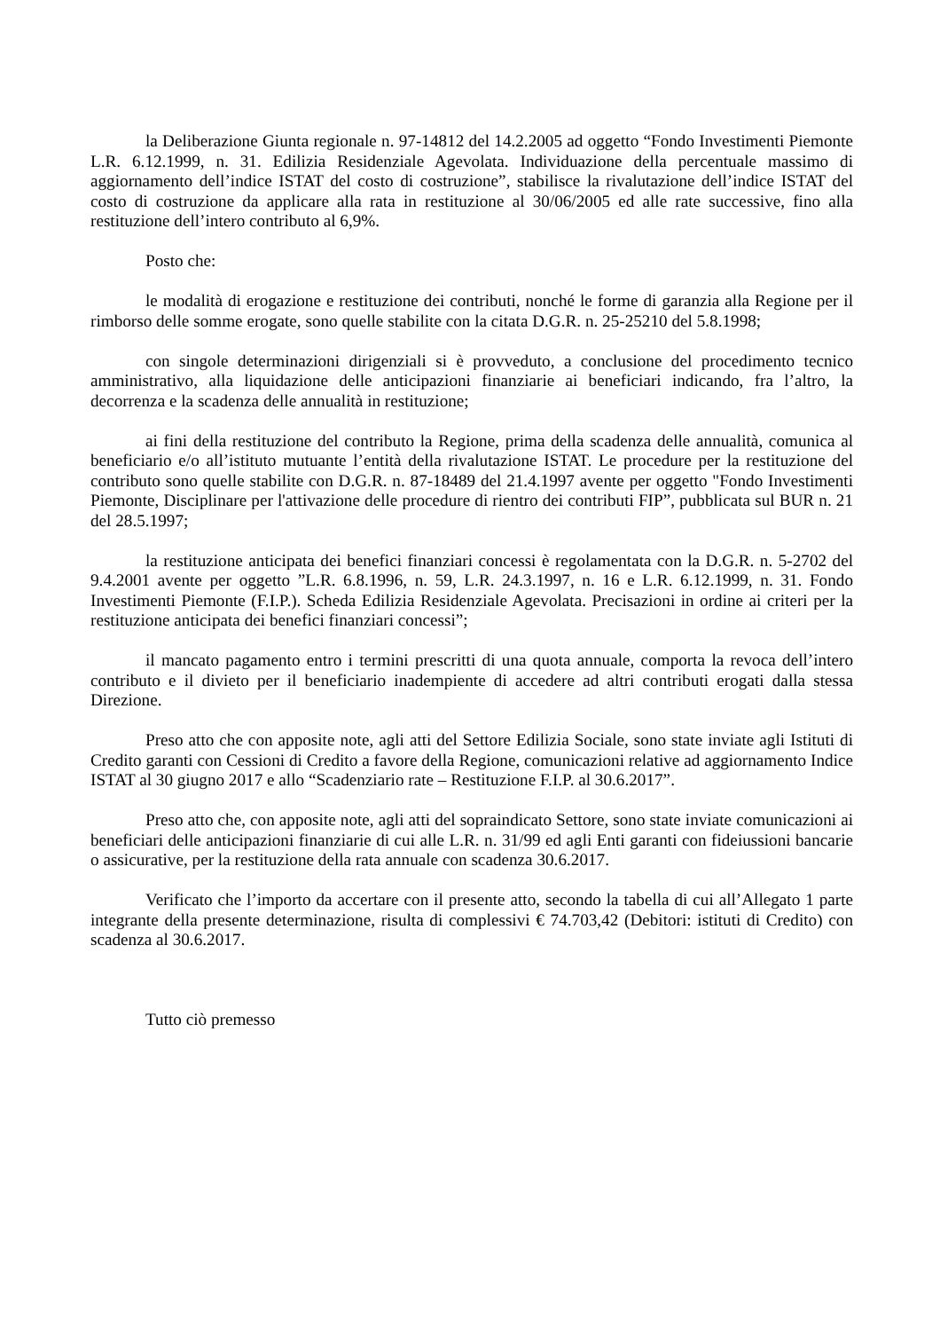la Deliberazione Giunta regionale n. 97-14812 del 14.2.2005 ad oggetto “Fondo Investimenti Piemonte L.R. 6.12.1999, n. 31. Edilizia Residenziale Agevolata. Individuazione della percentuale massimo di aggiornamento dell’indice ISTAT del costo di costruzione”, stabilisce la rivalutazione dell’indice ISTAT del costo di costruzione da applicare alla rata in restituzione al 30/06/2005 ed alle rate successive, fino alla restituzione dell’intero contributo al 6,9%.
Posto che:
le modalità di erogazione e restituzione dei contributi, nonché le forme di garanzia alla Regione per il rimborso delle somme erogate, sono quelle stabilite con la citata D.G.R. n. 25-25210 del 5.8.1998;
con singole determinazioni dirigenziali si è provveduto, a conclusione del procedimento tecnico amministrativo, alla liquidazione delle anticipazioni finanziarie ai beneficiari indicando, fra l’altro, la decorrenza e la scadenza delle annualità in restituzione;
ai fini della restituzione del contributo la Regione, prima della scadenza delle annualità, comunica al beneficiario e/o all’istituto mutuante l’entità della rivalutazione ISTAT. Le procedure per la restituzione del contributo sono quelle stabilite con D.G.R. n. 87-18489 del 21.4.1997 avente per oggetto "Fondo Investimenti Piemonte, Disciplinare per l'attivazione delle procedure di rientro dei contributi FIP”, pubblicata sul BUR n. 21 del 28.5.1997;
la restituzione anticipata dei benefici finanziari concessi è regolamentata con la D.G.R. n. 5-2702 del 9.4.2001 avente per oggetto ”L.R. 6.8.1996, n. 59, L.R. 24.3.1997, n. 16 e L.R. 6.12.1999, n. 31. Fondo Investimenti Piemonte (F.I.P.). Scheda Edilizia Residenziale Agevolata. Precisazioni in ordine ai criteri per la restituzione anticipata dei benefici finanziari concessi”;
il mancato pagamento entro i termini prescritti di una quota annuale, comporta la revoca dell’intero contributo e il divieto per il beneficiario inadempiente di accedere ad altri contributi erogati dalla stessa Direzione.
Preso atto che con apposite note, agli atti del Settore Edilizia Sociale, sono state inviate agli Istituti di Credito garanti con Cessioni di Credito a favore della Regione, comunicazioni relative ad aggiornamento Indice ISTAT al 30 giugno 2017 e allo “Scadenziario rate – Restituzione F.I.P. al 30.6.2017”.
Preso atto che, con apposite note, agli atti del sopraindicato Settore, sono state inviate comunicazioni ai beneficiari delle anticipazioni finanziarie di cui alle L.R. n. 31/99 ed agli Enti garanti con fideiussioni bancarie o assicurative, per la restituzione della rata annuale con scadenza 30.6.2017.
Verificato che l’importo da accertare con il presente atto, secondo la tabella di cui all’Allegato 1 parte integrante della presente determinazione, risulta di complessivi € 74.703,42 (Debitori: istituti di Credito) con scadenza al 30.6.2017.
Tutto ciò premesso